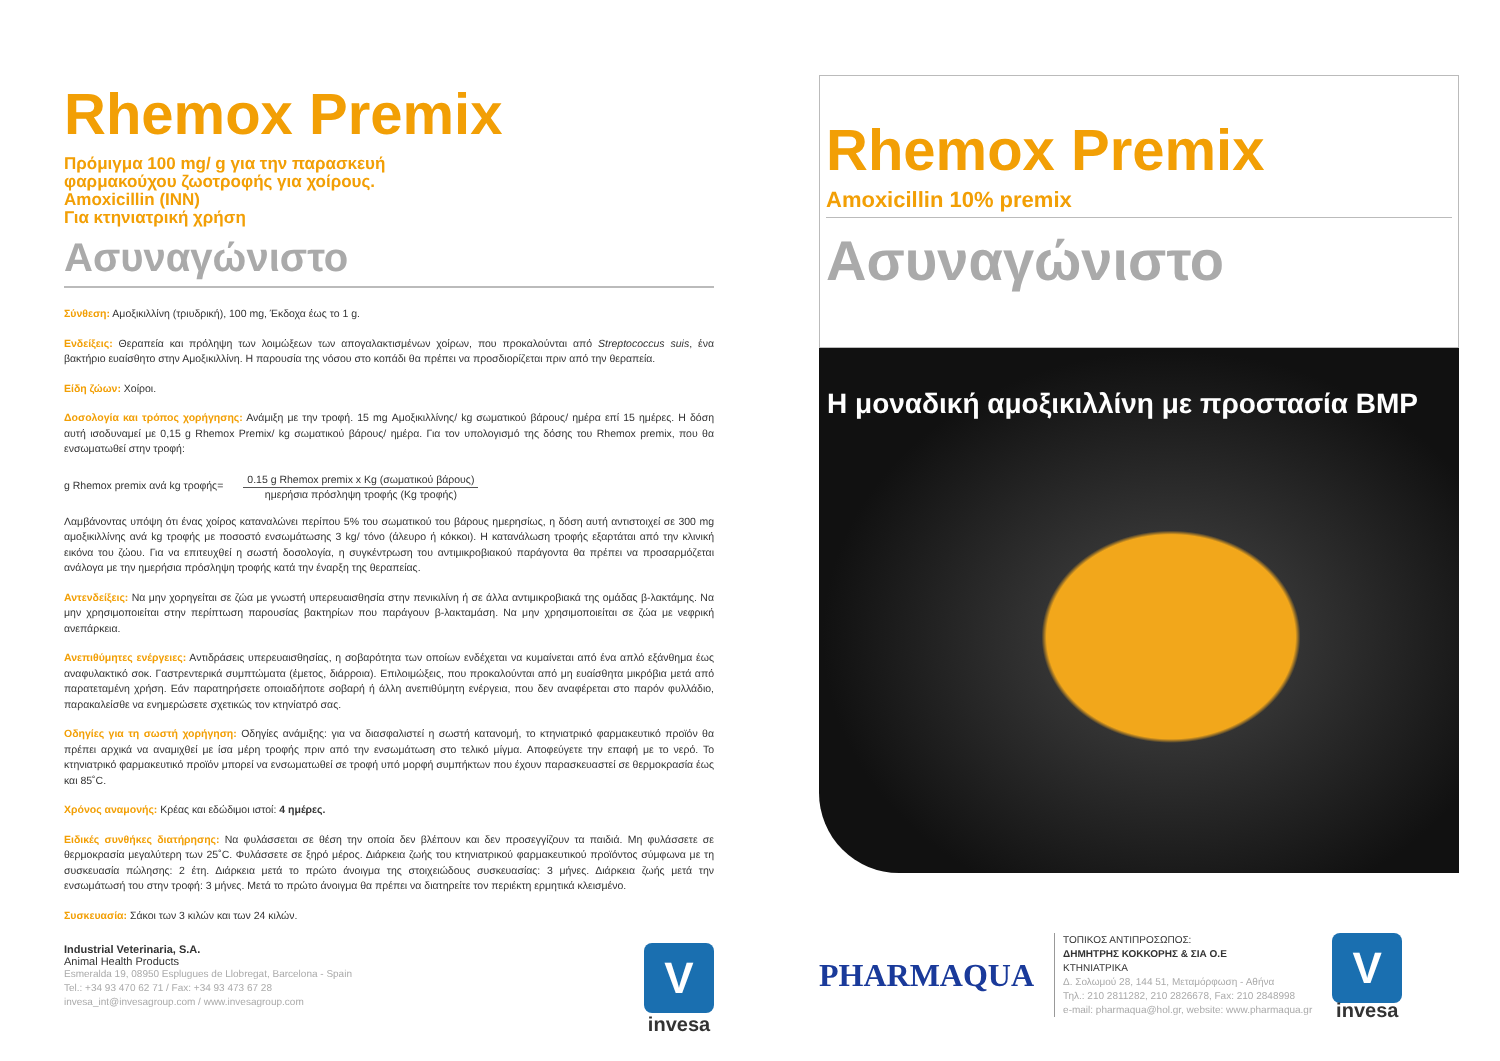Rhemox Premix
Πρόμιγμα 100 mg/ g για την παρασκευή
φαρμακούχου ζωοτροφής για χοίρους.
Amoxicillin (INN)
Για κτηνιατρική χρήση
Ασυναγώνιστο
Σύνθεση: Αμοξικιλλίνη (τριυδρική), 100 mg, Έκδοχα έως το 1 g.
Ενδείξεις: Θεραπεία και πρόληψη των λοιμώξεων των απογαλακτισμένων χοίρων, που προκαλούνται από Streptococcus suis, ένα βακτήριο ευαίσθητο στην Αμοξικιλλίνη. Η παρουσία της νόσου στο κοπάδι θα πρέπει να προσδιορίζεται πριν από την θεραπεία.
Είδη ζώων: Χοίροι.
Δοσολογία και τρόπος χορήγησης: Ανάμιξη με την τροφή. 15 mg Αμοξικιλλίνης/ kg σωματικού βάρους/ ημέρα επί 15 ημέρες. Η δόση αυτή ισοδυναμεί με 0,15 g Rhemox Premix/ kg σωματικού βάρους/ ημέρα. Για τον υπολογισμό της δόσης του Rhemox premix, που θα ενσωματωθεί στην τροφή:
g Rhemox premix ανά kg τροφής=
0.15 g Rhemox premix x Kg (σωματικού βάρους)
ημερήσια πρόσληψη τροφής (Kg τροφής)
Λαμβάνοντας υπόψη ότι ένας χοίρος καταναλώνει περίπου 5% του σωματικού του βάρους ημερησίως, η δόση αυτή αντιστοιχεί σε 300 mg αμοξικιλλίνης ανά kg τροφής με ποσοστό ενσωμάτωσης 3 kg/ τόνο (άλευρο ή κόκκοι). Η κατανάλωση τροφής εξαρτάται από την κλινική εικόνα του ζώου. Για να επιτευχθεί η σωστή δοσολογία, η συγκέντρωση του αντιμικροβιακού παράγοντα θα πρέπει να προσαρμόζεται ανάλογα με την ημερήσια πρόσληψη τροφής κατά την έναρξη της θεραπείας.
Αντενδείξεις: Να μην χορηγείται σε ζώα με γνωστή υπερευαισθησία στην πενικιλίνη ή σε άλλα αντιμικροβιακά της ομάδας β-λακτάμης. Να μην χρησιμοποιείται στην περίπτωση παρουσίας βακτηρίων που παράγουν β-λακταμάση. Να μην χρησιμοποιείται σε ζώα με νεφρική ανεπάρκεια.
Ανεπιθύμητες ενέργειες: Αντιδράσεις υπερευαισθησίας, η σοβαρότητα των οποίων ενδέχεται να κυμαίνεται από ένα απλό εξάνθημα έως αναφυλακτικό σοκ. Γαστρεντερικά συμπτώματα (έμετος, διάρροια). Επιλοιμώξεις, που προκαλούνται από μη ευαίσθητα μικρόβια μετά από παρατεταμένη χρήση. Εάν παρατηρήσετε οποιαδήποτε σοβαρή ή άλλη ανεπιθύμητη ενέργεια, που δεν αναφέρεται στο παρόν φυλλάδιο, παρακαλείσθε να ενημερώσετε σχετικώς τον κτηνίατρό σας.
Οδηγίες για τη σωστή χορήγηση: Οδηγίες ανάμιξης: για να διασφαλιστεί η σωστή κατανομή, το κτηνιατρικό φαρμακευτικό προϊόν θα πρέπει αρχικά να αναμιχθεί με ίσα μέρη τροφής πριν από την ενσωμάτωση στο τελικό μίγμα. Αποφεύγετε την επαφή με το νερό. Το κτηνιατρικό φαρμακευτικό προϊόν μπορεί να ενσωματωθεί σε τροφή υπό μορφή συμπήκτων που έχουν παρασκευαστεί σε θερμοκρασία έως και 85˚C.
Χρόνος αναμονής: Κρέας και εδώδιμοι ιστοί: 4 ημέρες.
Ειδικές συνθήκες διατήρησης: Να φυλάσσεται σε θέση την οποία δεν βλέπουν και δεν προσεγγίζουν τα παιδιά. Μη φυλάσσετε σε θερμοκρασία μεγαλύτερη των 25˚C. Φυλάσσετε σε ξηρό μέρος. Διάρκεια ζωής του κτηνιατρικού φαρμακευτικού προϊόντος σύμφωνα με τη συσκευασία πώλησης: 2 έτη. Διάρκεια μετά το πρώτο άνοιγμα της στοιχειώδους συσκευασίας: 3 μήνες. Διάρκεια ζωής μετά την ενσωμάτωσή του στην τροφή: 3 μήνες. Μετά το πρώτο άνοιγμα θα πρέπει να διατηρείτε τον περιέκτη ερμητικά κλεισμένο.
Συσκευασία: Σάκοι των 3 κιλών και των 24 κιλών.
Industrial Veterinaria, S.A.
Animal Health Products
Esmeralda 19, 08950 Esplugues de Llobregat, Barcelona - Spain
Tel.: +34 93 470 62 71 / Fax: +34 93 473 67 28
invesa_int@invesagroup.com / www.invesagroup.com
V
invesa
Rhemox Premix
Amoxicillin 10% premix
Ασυναγώνιστο
Η μοναδική αμοξικιλλίνη με προστασία BMP
PHARMAQUA
ΤΟΠΙΚΟΣ ΑΝΤΙΠΡΟΣΩΠΟΣ:
ΔΗΜΗΤΡΗΣ ΚΟΚΚΟΡΗΣ & ΣΙΑ Ο.Ε
ΚΤΗΝΙΑΤΡΙΚΑ
Δ. Σολωμού 28, 144 51, Μεταμόρφωση - Αθήνα
Τηλ.: 210 2811282, 210 2826678, Fax: 210 2848998
e-mail: pharmaqua@hol.gr, website: www.pharmaqua.gr
V
invesa